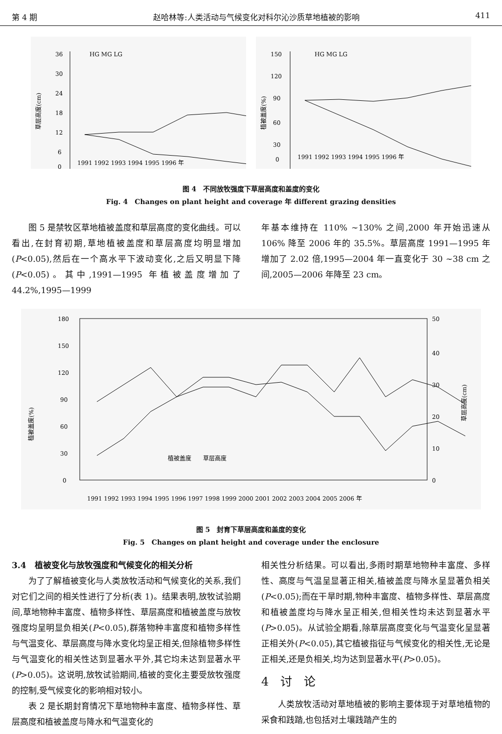第 4 期 赵哈林等:人类活动与气候变化对科尔沁沙质草地植被的影响 411
草层高度(cm)
36
30
24
18
12
6
0
HG MG LG
1991 1992 1993 1994 1995 1996 年
植被盖度(%)
150
120
90
60
30
0
HG MG LG
1991 1992 1993 1994 1995 1996 年
图 4　不同放牧强度下草层高度和盖度的变化
Fig. 4　Changes on plant height and coverage 年 different grazing densities
图 5 是禁牧区草地植被盖度和草层高度的变化曲线。可以看出,在封育初期,草地植被盖度和草层高度均明显增加(P<0.05),然后在一个高水平下波动变化,之后又明显下降(P<0.05)。其中,1991—1995 年植被盖度增加了 44.2%,1995—1999
年基本维持在 110% ~130% 之间,2000 年开始迅速从 106% 降至 2006 年的 35.5%。草层高度 1991—1995 年增加了 2.02 倍,1995—2004 年一直变化于 30 ~38 cm 之间,2005—2006 年降至 23 cm。
植被盖度(%)
180
150
120
90
60
30
0
50
40
30
20
10
0
草层高度(cm)
植被盖度　　草层高度
1991 1992 1993 1994 1995 1996 1997 1998 1999 2000 2001 2002 2003 2004 2005 2006 年
图 5　封育下草层高度和盖度的变化
Fig. 5　Changes on plant height and coverage under the enclosure
3.4　植被变化与放牧强度和气候变化的相关分析
为了了解植被变化与人类放牧活动和气候变化的关系,我们对它们之间的相关性进行了分析(表 1)。结果表明,放牧试验期间,草地物种丰富度、植物多样性、草层高度和植被盖度与放牧强度均呈明显负相关(P<0.05),群落物种丰富度和植物多样性与气温变化、草层高度与降水变化均呈正相关,但除植物多样性与气温变化的相关性达到显著水平外,其它均未达到显著水平(P>0.05)。这说明,放牧试验期间,植被的变化主要受放牧强度的控制,受气候变化的影响相对较小。
表 2 是长期封育情况下草地物种丰富度、植物多样性、草层高度和植被盖度与降水和气温变化的
相关性分析结果。可以看出,多雨时期草地物种丰富度、多样性、高度与气温呈显著正相关,植被盖度与降水呈显著负相关(P<0.05);而在干旱时期,物种丰富度、植物多样性、草层高度和植被盖度均与降水呈正相关,但相关性均未达到显著水平(P>0.05)。从试验全期看,除草层高度变化与气温变化呈显著正相关外(P<0.05),其它植被指征与气候变化的相关性,无论是正相关,还是负相关,均为达到显著水平(P>0.05)。
4　讨　论
人类放牧活动对草地植被的影响主要体现于对草地植物的采食和践踏,也包括对土壤践踏产生的